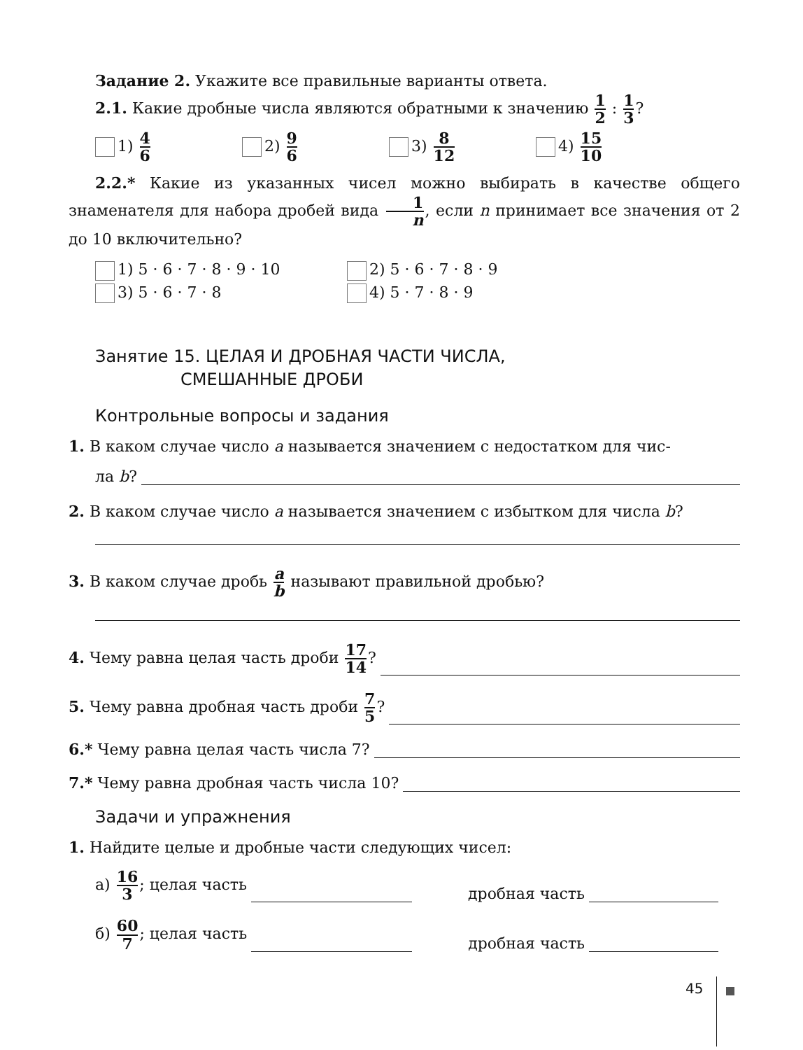Задание 2. Укажите все правильные варианты ответа.
2.1. Какие дробные числа являются обратными к значению 1 2 : 1 3?
1) 4 6
2) 9 6
3) 8 12
4) 15 10
2.2.* Какие из указанных чисел можно выбирать в качестве общего знаменателя для набора дробей вида 1 n, если n принимает все значения от 2 до 10 включительно?
1) 5 · 6 · 7 · 8 · 9 · 10 2) 5 · 6 · 7 · 8 · 9
3) 5 · 6 · 7 · 8 4) 5 · 7 · 8 · 9
Занятие 15. ЦЕЛАЯ И ДРОБНАЯ ЧАСТИ ЧИСЛА,
СМЕШАННЫЕ ДРОБИ
Контрольные вопросы и задания
1. В каком случае число a называется значением с недостатком для чис-
ла b?
2. В каком случае число a называется значением с избытком для числа b?
3. В каком случае дробь a b называют правильной дробью?
4. Чему равна целая часть дроби 17 14?
5. Чему равна дробная часть дроби 7 5?
6.* Чему равна целая часть числа 7?
7.* Чему равна дробная часть числа 10?
Задачи и упражнения
1. Найдите целые и дробные части следующих чисел:
а) 16 3; целая часть дробная часть
б) 60 7; целая часть дробная часть
45